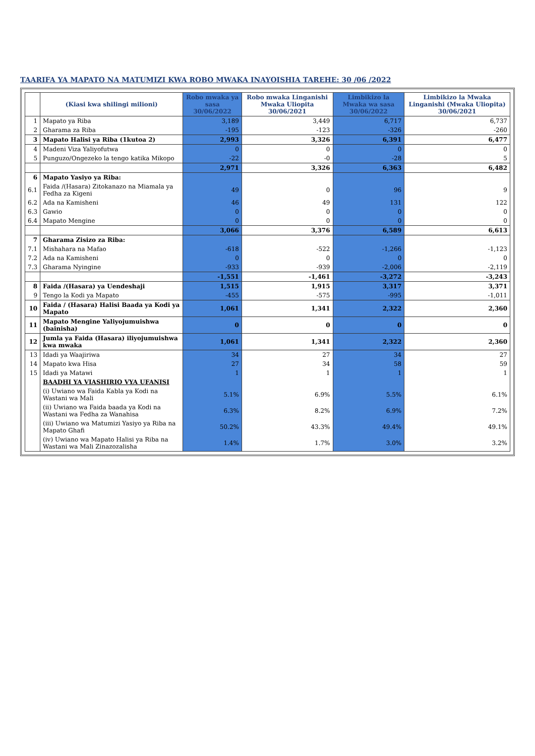TAARIFA YA MAPATO NA MATUMIZI KWA ROBO MWAKA INAYOISHIA TAREHE: 30 /06 /2022
| | (Kiasi kwa shilingi milioni) | Robo mwaka ya sasa 30/06/2022 | Robo mwaka Linganishi Mwaka Uliopita 30/06/2021 | Limbikizo la Mwaka wa sasa 30/06/2022 | Limbikizo la Mwaka Linganishi (Mwaka Uliopita) 30/06/2021 |
| --- | --- | --- | --- | --- | --- |
| 1 | Mapato ya Riba | 3,189 | 3,449 | 6,717 | 6,737 |
| 2 | Gharama za Riba | -195 | -123 | -326 | -260 |
| 3 | Mapato Halisi ya Riba (1kutoa 2) | 2,993 | 3,326 | 6,391 | 6,477 |
| 4 | Madeni Viza Yaliyofutwa | 0 | 0 | 0 | 0 |
| 5 | Punguzo/Ongezeko la tengo katika Mikopo | -22 | -0 | -28 | 5 |
| | | 2,971 | 3,326 | 6,363 | 6,482 |
| 6 | Mapato Yasiyo ya Riba: | | | | |
| 6.1 | Faida /(Hasara) Zitokanazo na Miamala ya Fedha za Kigeni | 49 | 0 | 96 | 9 |
| 6.2 | Ada na Kamisheni | 46 | 49 | 131 | 122 |
| 6.3 | Gawio | 0 | 0 | 0 | 0 |
| 6.4 | Mapato Mengine | 0 | 0 | 0 | 0 |
| | | 3,066 | 3,376 | 6,589 | 6,613 |
| 7 | Gharama Zisizo za Riba: | | | | |
| 7.1 | Mishahara na Mafao | -618 | -522 | -1,266 | -1,123 |
| 7.2 | Ada na Kamisheni | 0 | 0 | 0 | 0 |
| 7.3 | Gharama Nyingine | -933 | -939 | -2,006 | -2,119 |
| | | -1,551 | -1,461 | -3,272 | -3,243 |
| 8 | Faida /(Hasara) ya Uendeshaji | 1,515 | 1,915 | 3,317 | 3,371 |
| 9 | Tengo la Kodi ya Mapato | -455 | -575 | -995 | -1,011 |
| 10 | Faida / (Hasara) Halisi Baada ya Kodi ya Mapato | 1,061 | 1,341 | 2,322 | 2,360 |
| 11 | Mapato Mengine Yaliyojumuishwa (bainisha) | 0 | 0 | 0 | 0 |
| 12 | Jumla ya Faida (Hasara) iliyojumuishwa kwa mwaka | 1,061 | 1,341 | 2,322 | 2,360 |
| 13 | Idadi ya Waajiriwa | 34 | 27 | 34 | 27 |
| 14 | Mapato kwa Hisa | 27 | 34 | 58 | 59 |
| 15 | Idadi ya Matawi | 1 | 1 | 1 | 1 |
| | BAADHI YA VIASHIRIO VYA UFANISI | | | | |
| | (i) Uwiano wa Faida Kabla ya Kodi na Wastani wa Mali | 5.1% | 6.9% | 5.5% | 6.1% |
| | (ii) Uwiano wa Faida baada ya Kodi na Wastani wa Fedha za Wanahisa | 6.3% | 8.2% | 6.9% | 7.2% |
| | (iii) Uwiano wa Matumizi Yasiyo ya Riba na Mapato Ghafi | 50.2% | 43.3% | 49.4% | 49.1% |
| | (iv) Uwiano wa Mapato Halisi ya Riba na Wastani wa Mali Zinazozalisha | 1.4% | 1.7% | 3.0% | 3.2% |